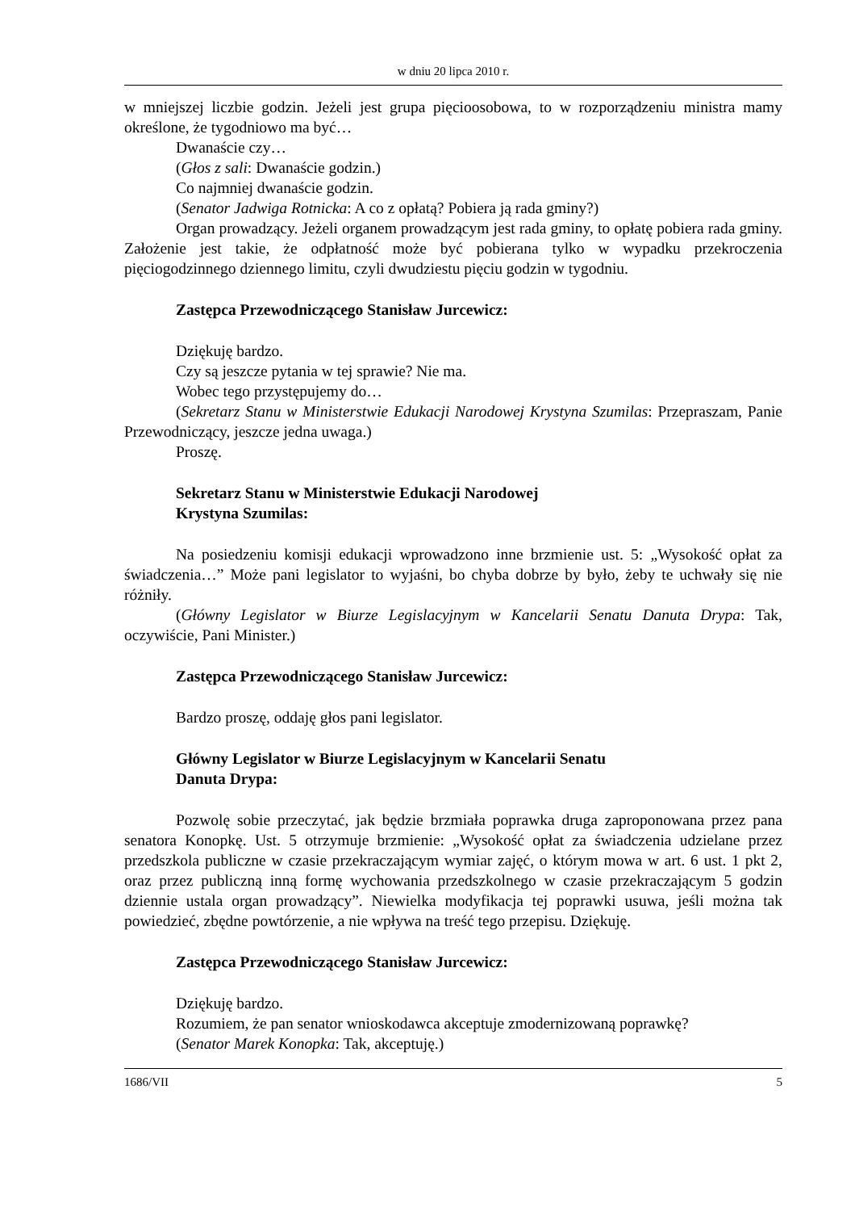w dniu 20 lipca 2010 r.
w mniejszej liczbie godzin. Jeżeli jest grupa pięcioosobowa, to w rozporządzeniu ministra mamy określone, że tygodniowo ma być…
Dwanaście czy…
(Głos z sali: Dwanaście godzin.)
Co najmniej dwanaście godzin.
(Senator Jadwiga Rotnicka: A co z opłatą? Pobiera ją rada gminy?)
Organ prowadzący. Jeżeli organem prowadzącym jest rada gminy, to opłatę pobiera rada gminy. Założenie jest takie, że odpłatność może być pobierana tylko w wypadku przekroczenia pięciogodzinnego dziennego limitu, czyli dwudziestu pięciu godzin w tygodniu.
Zastępca Przewodniczącego Stanisław Jurcewicz:
Dziękuję bardzo.
Czy są jeszcze pytania w tej sprawie? Nie ma.
Wobec tego przystępujemy do…
(Sekretarz Stanu w Ministerstwie Edukacji Narodowej Krystyna Szumilas: Przepraszam, Panie Przewodniczący, jeszcze jedna uwaga.)
Proszę.
Sekretarz Stanu w Ministerstwie Edukacji Narodowej
Krystyna Szumilas:
Na posiedzeniu komisji edukacji wprowadzono inne brzmienie ust. 5: „Wysokość opłat za świadczenia…” Może pani legislator to wyjaśni, bo chyba dobrze by było, żeby te uchwały się nie różniły.
(Główny Legislator w Biurze Legislacyjnym w Kancelarii Senatu Danuta Drypa: Tak, oczywiście, Pani Minister.)
Zastępca Przewodniczącego Stanisław Jurcewicz:
Bardzo proszę, oddaję głos pani legislator.
Główny Legislator w Biurze Legislacyjnym w Kancelarii Senatu
Danuta Drypa:
Pozwolę sobie przeczytać, jak będzie brzmiała poprawka druga zaproponowana przez pana senatora Konopkę. Ust. 5 otrzymuje brzmienie: „Wysokość opłat za świadczenia udzielane przez przedszkola publiczne w czasie przekraczającym wymiar zajęć, o którym mowa w art. 6 ust. 1 pkt 2, oraz przez publiczną inną formę wychowania przedszkolnego w czasie przekraczającym 5 godzin dziennie ustala organ prowadzący”. Niewielka modyfikacja tej poprawki usuwa, jeśli można tak powiedzieć, zbędne powtórzenie, a nie wpływa na treść tego przepisu. Dziękuję.
Zastępca Przewodniczącego Stanisław Jurcewicz:
Dziękuję bardzo.
Rozumiem, że pan senator wnioskodawca akceptuje zmodernizowaną poprawkę?
(Senator Marek Konopka: Tak, akceptuję.)
1686/VII 5